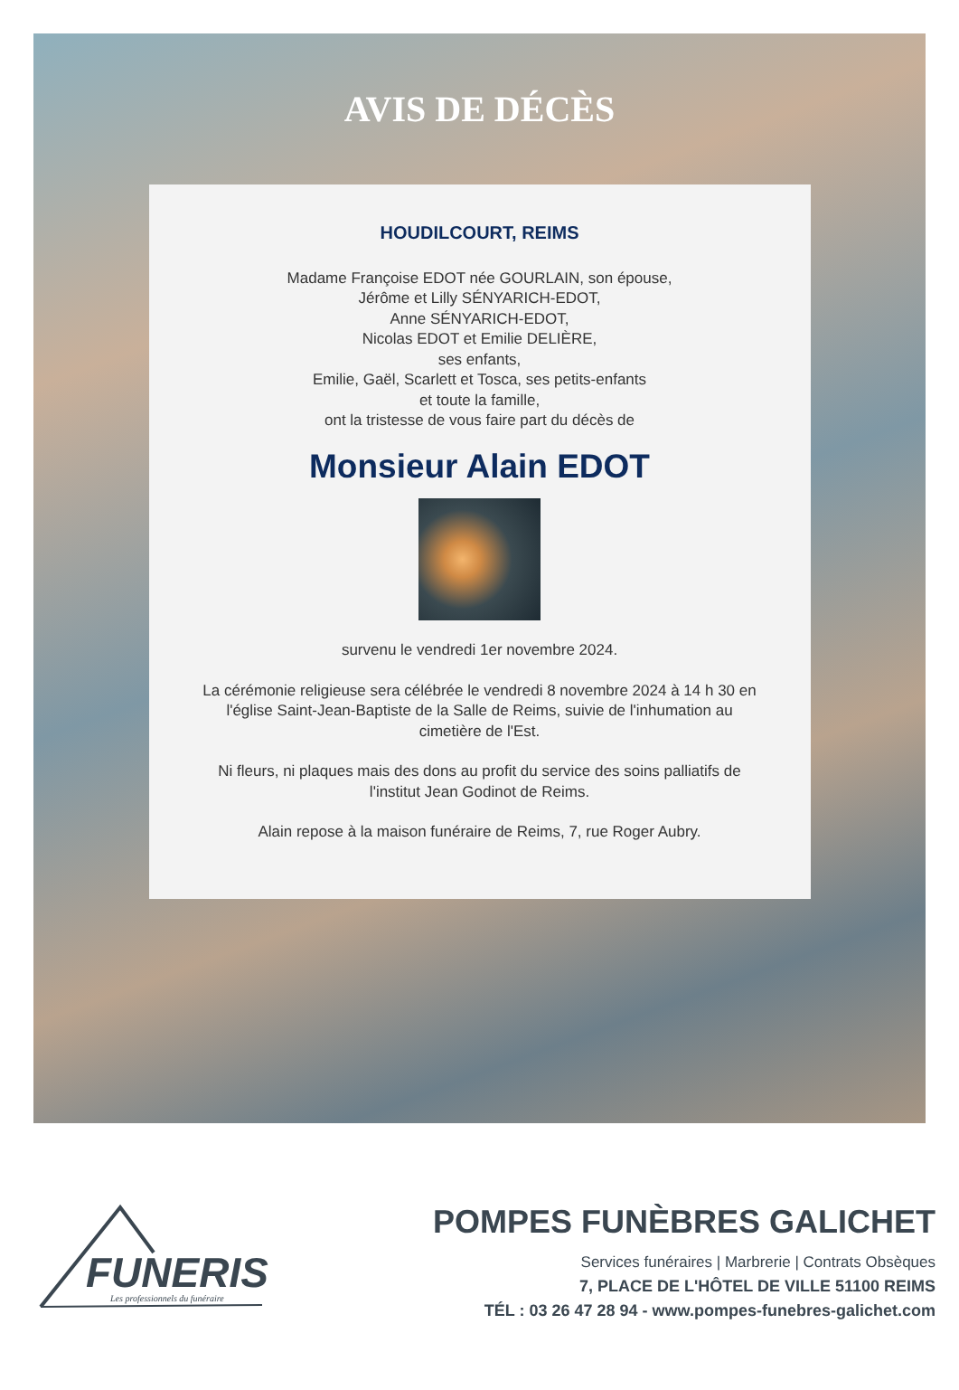AVIS DE DÉCÈS
HOUDILCOURT, REIMS
Madame Françoise EDOT née GOURLAIN, son épouse,
Jérôme et Lilly SÉNYARICH-EDOT,
Anne SÉNYARICH-EDOT,
Nicolas EDOT et Emilie DELIÈRE,
ses enfants,
Emilie, Gaël, Scarlett et Tosca, ses petits-enfants
et toute la famille,
ont la tristesse de vous faire part du décès de
Monsieur Alain EDOT
survenu le vendredi 1er novembre 2024.
La cérémonie religieuse sera célébrée le vendredi 8 novembre 2024 à 14 h 30 en l'église Saint-Jean-Baptiste de la Salle de Reims, suivie de l'inhumation au cimetière de l'Est.
Ni fleurs, ni plaques mais des dons au profit du service des soins palliatifs de l'institut Jean Godinot de Reims.
Alain repose à la maison funéraire de Reims, 7, rue Roger Aubry.
FUNERIS
Les professionnels du funéraire
POMPES FUNÈBRES GALICHET
Services funéraires | Marbrerie | Contrats Obsèques
7, PLACE DE L'HÔTEL DE VILLE 51100 REIMS
TÉL : 03 26 47 28 94 - www.pompes-funebres-galichet.com